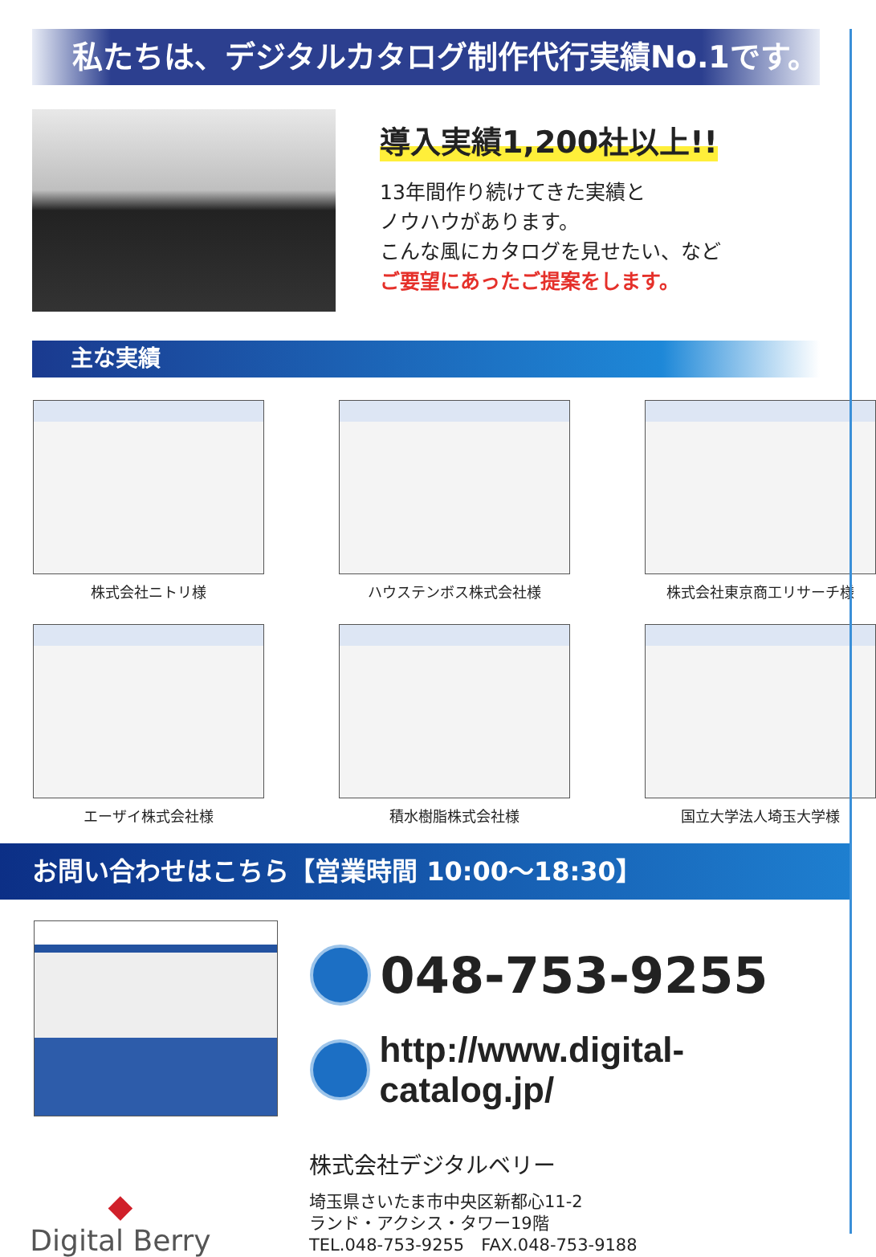私たちは、デジタルカタログ制作代行実績No.1です。
導入実績1,200社以上!!
13年間作り続けてきた実績と
ノウハウがあります。
こんな風にカタログを見せたい、など
ご要望にあったご提案をします。
主な実績
株式会社ニトリ様
ハウステンボス株式会社様
株式会社東京商工リサーチ様
エーザイ株式会社様
積水樹脂株式会社様
国立大学法人埼玉大学様
お問い合わせはこちら【営業時間 10:00〜18:30】
048-753-9255
http://www.digital-catalog.jp/
◆
Digital Berry
株式会社デジタルベリー
埼玉県さいたま市中央区新都心11-2
ランド・アクシス・タワー19階
TEL.048-753-9255　FAX.048-753-9188